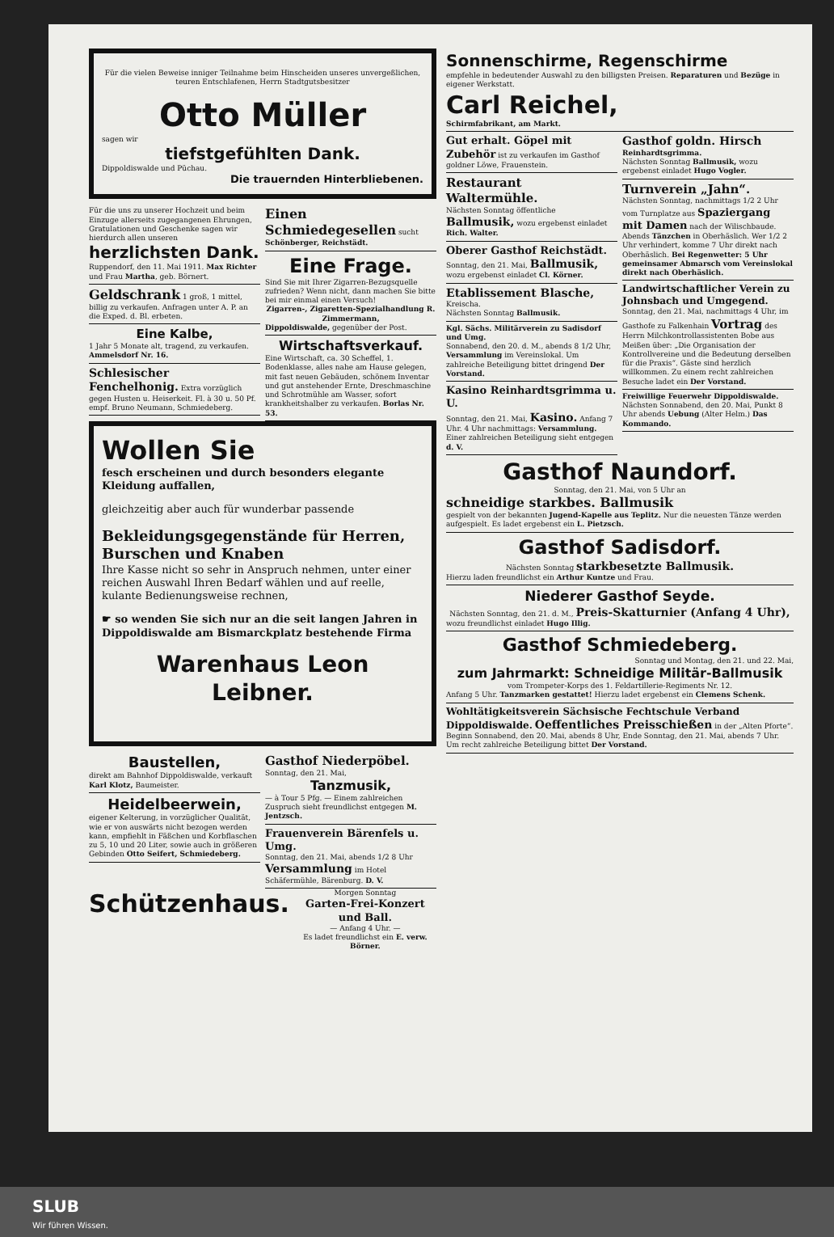Für die vielen Beweise inniger Teilnahme beim Hinscheiden unseres unvergeßlichen, teuren Entschlafenen, Herrn Stadtgutsbesitzer
Otto Müller
sagen wir
tiefstgefühlten Dank.
Dippoldiswalde und Püchau.
Die trauernden Hinterbliebenen.
Für die uns zu unserer Hochzeit und beim Einzuge allerseits zugegangenen Ehrungen, Gratulationen und Geschenke sagen wir hierdurch allen unseren
herzlichsten Dank.
Ruppendorf, den 11. Mai 1911. Max Richter und Frau Martha, geb. Börnert.
Geldschrank 1 groß, 1 mittel, billig zu verkaufen. Anfragen unter A. P. an die Exped. d. Bl. erbeten.
Eine Kalbe,
1 Jahr 5 Monate alt, tragend, zu verkaufen. Ammelsdorf Nr. 16.
Schlesischer Fenchelhonig. Extra vorzüglich gegen Husten u. Heiserkeit. Fl. à 30 u. 50 Pf. empf. Bruno Neumann, Schmiedeberg.
Einen Schmiedegesellen sucht Schönberger, Reichstädt.
Eine Frage.
Sind Sie mit Ihrer Zigarren-Bezugsquelle zufrieden? Wenn nicht, dann machen Sie bitte bei mir einmal einen Versuch!
Zigarren-, Zigaretten-Spezialhandlung R. Zimmermann,
Dippoldiswalde, gegenüber der Post.
Wirtschaftsverkauf.
Eine Wirtschaft, ca. 30 Scheffel, 1. Bodenklasse, alles nahe am Hause gelegen, mit fast neuen Gebäuden, schönem Inventar und gut anstehender Ernte, Dreschmaschine und Schrotmühle am Wasser, sofort krankheitshalber zu verkaufen. Borlas Nr. 53.
Wollen Sie
fesch erscheinen und durch besonders elegante Kleidung auffallen,
gleichzeitig aber auch für wunderbar passende
Bekleidungsgegenstände für Herren, Burschen und Knaben
Ihre Kasse nicht so sehr in Anspruch nehmen, unter einer reichen Auswahl Ihren Bedarf wählen und auf reelle, kulante Bedienungsweise rechnen,
☛ so wenden Sie sich nur an die seit langen Jahren in Dippoldiswalde am Bismarckplatz bestehende Firma
Warenhaus Leon Leibner.
Baustellen,
direkt am Bahnhof Dippoldiswalde, verkauft Karl Klotz, Baumeister.
Heidelbeerwein,
eigener Kelterung, in vorzüglicher Qualität, wie er von auswärts nicht bezogen werden kann, empfiehlt in Fäßchen und Korbflaschen zu 5, 10 und 20 Liter, sowie auch in größeren Gebinden Otto Seifert, Schmiedeberg.
Gasthof Niederpöbel.
Sonntag, den 21. Mai,
Tanzmusik,
— à Tour 5 Pfg. — Einem zahlreichen Zuspruch sieht freundlichst entgegen M. Jentzsch.
Frauenverein Bärenfels u. Umg.
Sonntag, den 21. Mai, abends 1/2 8 Uhr Versammlung im Hotel Schäfermühle, Bärenburg. D. V.
Schützenhaus.
Morgen Sonntag
Garten-Frei-Konzert und Ball.
— Anfang 4 Uhr. —
Es ladet freundlichst ein E. verw. Börner.
Sonnenschirme, Regenschirme
empfehle in bedeutender Auswahl zu den billigsten Preisen. Reparaturen und Bezüge in eigener Werkstatt.
Carl Reichel,
Schirmfabrikant, am Markt.
Gut erhalt. Göpel mit Zubehör ist zu verkaufen im Gasthof goldner Löwe, Frauenstein.
Restaurant Waltermühle.
Nächsten Sonntag öffentliche Ballmusik, wozu ergebenst einladet Rich. Walter.
Oberer Gasthof Reichstädt.
Sonntag, den 21. Mai, Ballmusik, wozu ergebenst einladet Cl. Körner.
Etablissement Blasche, Kreischa.
Nächsten Sonntag Ballmusik.
Kgl. Sächs. Militärverein zu Sadisdorf und Umg.
Sonnabend, den 20. d. M., abends 8 1/2 Uhr, Versammlung im Vereinslokal. Um zahlreiche Beteiligung bittet dringend Der Vorstand.
Kasino Reinhardtsgrimma u. U.
Sonntag, den 21. Mai, Kasino. Anfang 7 Uhr. 4 Uhr nachmittags: Versammlung. Einer zahlreichen Beteiligung sieht entgegen d. V.
Gasthof goldn. Hirsch Reinhardtsgrimma.
Nächsten Sonntag Ballmusik, wozu ergebenst einladet Hugo Vogler.
Turnverein „Jahn“.
Nächsten Sonntag, nachmittags 1/2 2 Uhr vom Turnplatze aus Spaziergang mit Damen nach der Wilischbaude. Abends Tänzchen in Oberhäslich. Wer 1/2 2 Uhr verhindert, komme 7 Uhr direkt nach Oberhäslich. Bei Regenwetter: 5 Uhr gemeinsamer Abmarsch vom Vereinslokal direkt nach Oberhäslich.
Landwirtschaftlicher Verein zu Johnsbach und Umgegend.
Sonntag, den 21. Mai, nachmittags 4 Uhr, im Gasthofe zu Falkenhain Vortrag des Herrn Milchkontrollassistenten Bobe aus Meißen über: „Die Organisation der Kontrollvereine und die Bedeutung derselben für die Praxis“. Gäste sind herzlich willkommen. Zu einem recht zahlreichen Besuche ladet ein Der Vorstand.
Freiwillige Feuerwehr Dippoldiswalde. Nächsten Sonnabend, den 20. Mai, Punkt 8 Uhr abends Uebung (Alter Helm.) Das Kommando.
Gasthof Naundorf.
Sonntag, den 21. Mai, von 5 Uhr an
schneidige starkbes. Ballmusik
gespielt von der bekannten Jugend-Kapelle aus Teplitz. Nur die neuesten Tänze werden aufgespielt. Es ladet ergebenst ein L. Pietzsch.
Gasthof Sadisdorf.
Nächsten Sonntag starkbesetzte Ballmusik.
Hierzu laden freundlichst ein Arthur Kuntze und Frau.
Niederer Gasthof Seyde.
Nächsten Sonntag, den 21. d. M., Preis-Skatturnier (Anfang 4 Uhr),
wozu freundlichst einladet Hugo Illig.
Gasthof Schmiedeberg.
Sonntag und Montag, den 21. und 22. Mai,
zum Jahrmarkt: Schneidige Militär-Ballmusik
vom Trompeter-Korps des 1. Feldartillerie-Regiments Nr. 12.
Anfang 5 Uhr. Tanzmarken gestattet! Hierzu ladet ergebenst ein Clemens Schenk.
Wohltätigkeitsverein Sächsische Fechtschule Verband Dippoldiswalde. Oeffentliches Preisschießen in der „Alten Pforte“. Beginn Sonnabend, den 20. Mai, abends 8 Uhr, Ende Sonntag, den 21. Mai, abends 7 Uhr. Um recht zahlreiche Beteiligung bittet Der Vorstand.
SLUB
Wir führen Wissen.